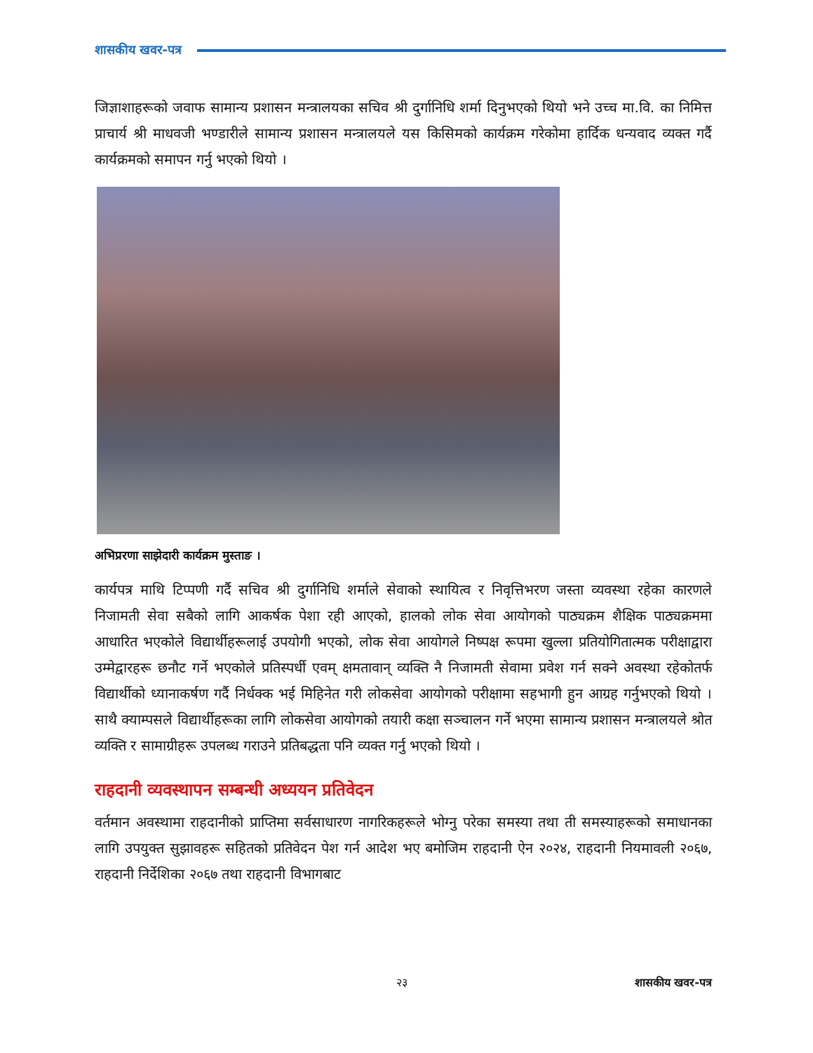शासकीय खवर-पत्र
जिज्ञाशाहरूको जवाफ सामान्य प्रशासन मन्त्रालयका सचिव श्री दुर्गानिधि शर्मा दिनुभएको थियो भने उच्च मा.वि. का निमित्त प्राचार्य श्री माधवजी भण्डारीले सामान्य प्रशासन मन्त्रालयले यस किसिमको कार्यक्रम गरेकोमा हार्दिक धन्यवाद व्यक्त गर्दै कार्यक्रमको समापन गर्नु भएको थियो ।
अभिप्ररणा साझेदारी कार्यक्रम मुस्ताङ ।
कार्यपत्र माथि टिप्पणी गर्दै सचिव श्री दुर्गानिधि शर्माले सेवाको स्थायित्व र निवृत्तिभरण जस्ता व्यवस्था रहेका कारणले निजामती सेवा सबैको लागि आकर्षक पेशा रही आएको, हालको लोक सेवा आयोगको पाठ्यक्रम शैक्षिक पाठ्यक्रममा आधारित भएकोले विद्यार्थीहरूलाई उपयोगी भएको, लोक सेवा आयोगले निष्पक्ष रूपमा खुल्ला प्रतियोगितात्मक परीक्षाद्वारा उम्मेद्वारहरू छनौट गर्ने भएकोले प्रतिस्पर्धी एवम् क्षमतावान् व्यक्ति नै निजामती सेवामा प्रवेश गर्न सक्ने अवस्था रहेकोतर्फ विद्यार्थीको ध्यानाकर्षण गर्दै निर्धक्क भई मिहिनेत गरी लोकसेवा आयोगको परीक्षामा सहभागी हुन आग्रह गर्नुभएको थियो । साथै क्याम्पसले विद्यार्थीहरूका लागि लोकसेवा आयोगको तयारी कक्षा सञ्चालन गर्ने भएमा सामान्य प्रशासन मन्त्रालयले श्रोत व्यक्ति र सामाग्रीहरू उपलब्ध गराउने प्रतिबद्धता पनि व्यक्त गर्नु भएको थियो ।
राहदानी व्यवस्थापन सम्बन्धी अध्ययन प्रतिवेदन
वर्तमान अवस्थामा राहदानीको प्राप्तिमा सर्वसाधारण नागरिकहरूले भोग्नु परेका समस्या तथा ती समस्याहरूको समाधानका लागि उपयुक्त सुझावहरू सहितको प्रतिवेदन पेश गर्न आदेश भए बमोजिम राहदानी ऐन २०२४, राहदानी नियमावली २०६७, राहदानी निर्देशिका २०६७ तथा राहदानी विभागबाट
२३ शासकीय खवर-पत्र